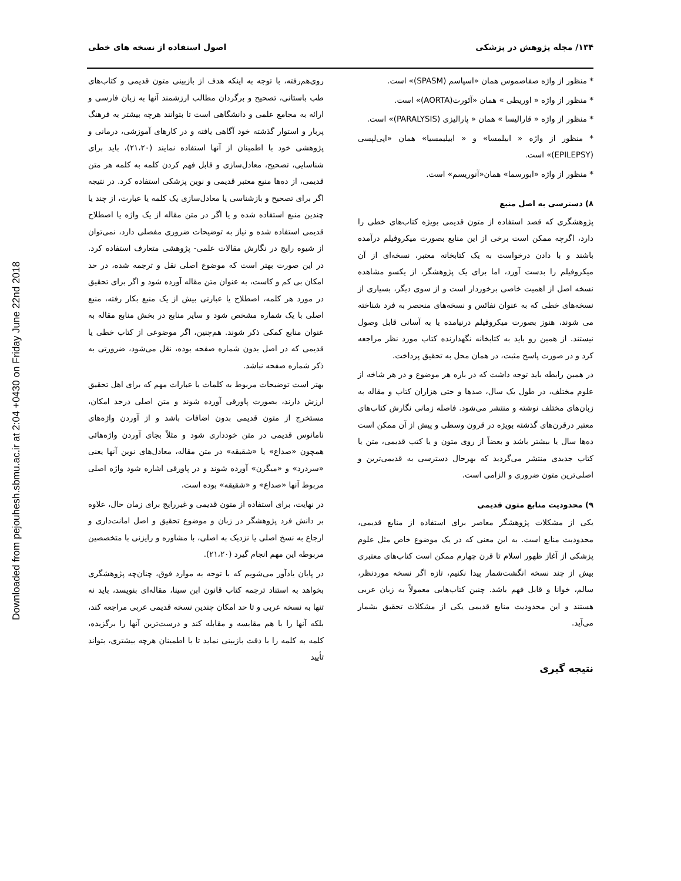Downloaded from pejouhesh.sbmu.ac.ir at 2:04 +0430 on Friday June 22nd 2018
۱۳۴/ مجله پژوهش در پزشکی اصول استفاده از نسخه های خطی
* منظور از واژه صفاصموس همان «اسپاسم (SPASM)» است.
* منظور از واژه « اوریطی » همان «آئورت(AORTA)» است.
* منظور از واژه « قاراليسا » همان « پاراليزی (PARALYSIS)» است.
* منظور از واژه « ابيلمسا» و « ابيليمسيا» همان «اپی‌لپسی (EPILEPSY)» است.
* منظور از واژه «ابورسما» همان«آنوریسم» است.
۸) دسترسی به اصل منبع
پژوهشگری که قصد استفاده از متون قدیمی بویژه کتاب‌های خطی را دارد، اگرچه ممکن است برخی از این منابع بصورت میکروفیلم درآمده باشند و با دادن درخواست به یک کتابخانه معتبر، نسخه‌ای از آن میکروفیلم را بدست آورد، اما برای یک پژوهشگر، از یکسو مشاهده نسخه اصل از اهمیت خاصی برخوردار است و از سوی دیگر، بسیاری از نسخه‌های خطی که به عنوان نفائس و نسخه‌های منحصر به فرد شناخته می شوند، هنوز بصورت میکروفیلم درنیامده یا به آسانی قابل وصول نیستند. از همین رو باید به کتابخانه نگهدارنده کتاب مورد نظر مراجعه کرد و در صورت پاسخ مثبت، در همان محل به تحقیق پرداخت.
در همین رابطه باید توجه داشت که در باره هر موضوع و در هر شاخه از علوم مختلف، در طول یک سال، صدها و حتی هزاران کتاب و مقاله به زبان‌های مختلف نوشته و منتشر می‌شود. فاصله زمانی نگارش کتاب‌های معتبر درقرن‌های گذشته بویژه در قرون وسطی و پیش از آن ممکن است ده‌ها سال یا بیشتر باشد و بعضاً از روی متون و یا کتب قدیمی، متن یا کتاب جدیدی منتشر می‌گردید که بهرحال دسترسی به قدیمی‌ترین و اصلی‌ترین متون ضروری و الزامی است.
۹) محدودیت منابع متون قدیمی
یکی از مشکلات پژوهشگر معاصر برای استفاده از منابع قدیمی، محدودیت منابع است. به این معنی که در یک موضوع خاص مثل علوم پزشکی از آغاز ظهور اسلام تا قرن چهارم ممکن است کتاب‌های معتبری بیش از چند نسخه انگشت‌شمار پیدا نکنیم، تازه اگر نسخه موردنظر، سالم، خوانا و قابل فهم باشد. چنین کتاب‌هایی معمولاً به زبان عربی هستند و این محدودیت منابع قدیمی یکی از مشکلات تحقیق بشمار می‌آید.
نتیجه گیری
روی‌هم‌رفته، با توجه به اینکه هدف از بازبینی متون قدیمی و کتاب‌های طب باستانی، تصحیح و برگردان مطالب ارزشمند آنها به زبان فارسی و ارائه به مجامع علمی و دانشگاهی است تا بتوانند هرچه بیشتر به فرهنگ پربار و استوار گذشته خود آگاهی یافته و در کارهای آموزشی، درمانی و پژوهشی خود با اطمینان از آنها استفاده نمایند (۲۱،۲۰)، باید برای شناسایی، تصحیح، معادل‌سازی و قابل فهم کردن کلمه به کلمه هر متن قدیمی، از ده‌ها منبع معتبر قدیمی و نوین پزشکی استفاده کرد. در نتیجه اگر برای تصحیح و بازشناسی یا معادل‌سازی یک کلمه یا عبارت، از چند یا چندین منبع استفاده شده و یا اگر در متن مقاله از یک واژه یا اصطلاح قدیمی استفاده شده و نیاز به توضیحات ضروری مفصلی دارد، نمی‌توان از شیوه رایج در نگارش مقالات علمی- پژوهشی متعارف استفاده کرد. در این صورت بهتر است که موضوع اصلی نقل و ترجمه شده، در حد امکان بی کم و کاست، به عنوان متن مقاله آورده شود و اگر برای تحقیق در مورد هر کلمه، اصطلاح یا عبارتی بیش از یک منبع بکار رفته، منبع اصلی با یک شماره مشخص شود و سایر منابع در بخش منابع مقاله به عنوان منابع کمکی ذکر شوند. هم‌چنین، اگر موضوعی از کتاب خطی یا قدیمی که در اصل بدون شماره صفحه بوده، نقل می‌شود، ضرورتی به ذکر شماره صفحه نباشد.
بهتر است توضیحات مربوط به کلمات یا عبارات مهم که برای اهل تحقیق ارزش دارند، بصورت پاورقی آورده شوند و متن اصلی درحد امکان، مستخرج از متون قدیمی بدون اضافات باشد و از آوردن واژه‌های نامانوس قدیمی در متن خودداری شود و مثلاً بجای آوردن واژه‌هائی همچون «صداع» یا «شقیقه» در متن مقاله، معادل‌های نوین آنها یعنی «سردرد» و «میگرن» آورده شوند و در پاورقی اشاره شود واژه اصلی مربوط آنها «صداع» و «شقیقه» بوده است.
در نهایت، برای استفاده از متون قدیمی و غیررایج برای زمان حال، علاوه بر دانش فرد پژوهشگر در زبان و موضوع تحقیق و اصل امانت‌داری و ارجاع به نسخ اصلی یا نزدیک به اصلی، با مشاوره و رایزنی با متخصصین مربوطه این مهم انجام گیرد (۲۱،۲۰).
در پایان یادآور می‌شویم که با توجه به موارد فوق، چنان‌چه پژوهشگری بخواهد به استناد ترجمه کتاب قانون ابن سینا، مقاله‌ای بنویسد، باید نه تنها به نسخه عربی و تا حد امکان چندین نسخه قدیمی عربی مراجعه کند، بلکه آنها را با هم مقایسه و مقابله کند و درست‌ترین آنها را برگزیده، کلمه به کلمه را با دقت بازبینی نماید تا با اطمینان هرچه بیشتری، بتواند تأیید